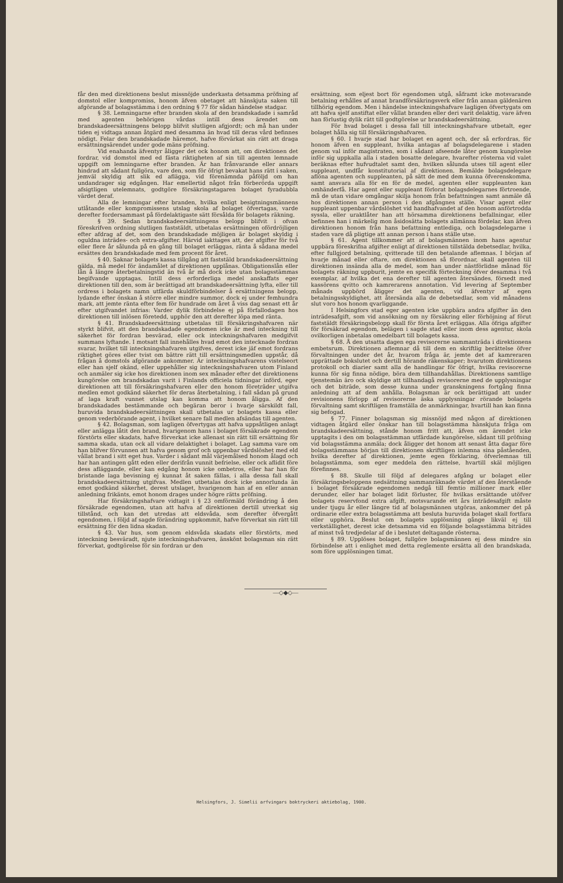får den med direktionens beslut missnöjde underkasta detsamma pröfning af domstol eller kompromiss, honom äfven obetaget att hänskjuta saken till afgörande af bolagsstämma i den ordning § 77 för sådan händelse stadgar.
§ 38. Lemningarne efter branden skola af den brandskadade i samråd med agenten behörigen vårdas intill dess ärendet om brandskadeersättningens belopp blifvit slutligen afgjordt; och må han under tiden ej vidtaga annan åtgärd med desamma än hvad till deras vård befinnes nödigt. Felar den brandskadade häremot, hafve förvärkat sin rätt att draga ersättningsärendet under gode mäns pröfning.
Vid enahanda äfventyr åligger det ock honom att, om direktionen det fordrar, vid domstol med ed fästa riktigheten af sin till agenten lemnade uppgift om lemningarne efter branden. Är han frånvarande eller annars hindrad att sådant fullgöra, vare den, som för öfrigt bevakat hans rätt i saken, jemväl skyldig att slik ed aflägga, vid förenämnda påföljd om han undandrager sig edgången. Har emellertid något från förberörda uppgift afsigtligen utelemnats, godtgöre försäkringstagaren bolaget fyradubbla värdet deraf.
Alla de lemningar efter branden, hvilka enligt besigtningsmännens utlåtande eller kompromissens utslag skola af bolaget öfvertagas, varde derefter fordersammast på fördelaktigaste sätt försålda för bolagets räkning.
§ 39. Sedan brandskadeersättningens belopp blifvit i ofvan föreskrifven ordning slutligen faststäldt, utbetalas ersättningen ofördröjligen efter afdrag af det, som den brandskadade möjligen är bolaget skyldig i oguldna inträdes- och extra-afgifter. Härvid iakttages att, der afgifter för två eller flere år sålunda på en gång till bolaget erläggas, ränta å sådana medel ersättes den brandskadade med fem procent för året.
§ 40. Saknar bolagets kassa tillgång att faststäld brandskadeersättning gälda, må medel för ändamålet af direktionen upplånas. Obligationslån eller lån å längre återbetalningstid än två år må dock icke utan bolagsstämmas begifvande upptagas. Intill dess erforderliga medel anskaffats eger direktionen till den, som är berättigad att brandskadeersättning lyfta, eller till ordress i bolagets namn utfärda skuldförbindelser å ersättningens belopp, lydande efter önskan å större eller mindre summor, dock ej under femhundra mark, att jemte ränta efter fem för hundrade om året å viss dag senast ett år efter utgifvandet infrias: Varder dylik förbindelse ej på förfallodagen hos direktionen till inlösen företedd, upphör den att derefter löpa med ränta.
§ 41. Brandskadeersättning utbetalas till försäkringshafvaren när styrkt blifvit, att den brandskadade egendomen icke är med inteckning till säkerhet för fordran besvärad, eller ock inteckningshafvaren medgifvit summans lyftande. I motsatt fall innehålles hvad emot den intecknade fordran svarar, hvilket till inteckningshafvaren utgifves, derest icke jäf emot fordrans riktighet göres eller tvist om bättre rätt till ersättningsmedlen uppstår, då frågan å domstols afgörande ankommer. Är inteckningshafvarens vistelseort eller han sjelf okänd, eller uppehåller sig inteckningshafvaren utom Finland och anmäler sig icke hos direktionen inom sex månader efter det direktionens kungörelse om brandskadan varit i Finlands officiela tidningar införd, eger direktionen att till försäkringshafvaren eller den honom företräder utgifva medlen emot godkänd säkerhet för deras återbetalning, i fall sådan på grund af laga kraft vunnet utslag kan komma att honom åligga. Af den brandskadades bestämmande och begäran beror i hvarje särskildt fall, huruvida brandskadeersättningen skall utbetalas ur bolagets kassa eller genom vederbörande agent, i hvilket senare fall medlen afsändas till agenten.
§ 42. Bolagsman, som lagligen öfvertygas att hafva uppsåtligen anlagt eller anlägga låtit den brand, hvarigenom hans i bolaget försäkrade egendom förstörts eller skadats, hafve förverkat icke allenast sin rätt till ersättning för samma skada, utan ock all vidare delaktighet i bolaget. Lag samma vare om han blifver förvunnen att hafva genom grof och uppenbar vårdslöshet med eld vållat brand i sitt eget hus. Varder i sådant mål värjemålsed honom ålagd och har han antingen gått eden eller derifrån vunnit befrielse, eller ock aflidit före dess afläggande, eller kan edgång honom icke ombetros, eller har han för bristande laga bevisning ej kunnat åt saken fällas, i alla dessa fall skall brandskadeersättning utgifvas. Medlen utbetalas dock icke annorlunda än emot godkänd säkerhet, derest utslaget, hvarigenom han af en eller annan anledning frikänts, emot honom drages under högre rätts pröfning.
Har försäkringshafvare vidtagit i § 23 omförmäld förändring å den försäkrade egendomen, utan att hafva af direktionen dertill utverkat sig tillstånd, och kan det utredas att eldsvåda, som derefter öfvergått egendomen, i följd af sagde förändring uppkommit, hafve förverkat sin rätt till ersättning för den lidna skadan.
§ 43. Var hus, som genom eldsvåda skadats eller förstörts, med inteckning besväradt, njute inteckningshafvaren, änskönt bolagsman sin rätt förverkat, godtgörelse för sin fordran ur den
ersättning, som eljest bort för egendomen utgå, såframt icke motsvarande betalning erhålles af annat brandförsäkringsverk eller från annan gäldenären tillhörig egendom. Men i händelse inteckningshafvare lagligen öfvertygats om att hafva sjelf anstiftat eller vållat branden eller deri varit delaktig, vare äfven han förlustig dylik rätt till godtgörelse ur brandskadeersättning.
För hvad bolaget i dessa fall till inteckningshafvare utbetalt, eger bolaget hålla sig till försäkringshafvaren.
§ 60. I hvarje stad har bolaget en agent och, der så erfordras, för honom äfven en suppleant, hvilka antagas af bolagsdelegarene i staden genom val inför magistraten, som i sådant afseende låter genom kungörelse inför sig uppkalla alla i staden bosatte delegare, hvarefter rösterna vid valet beräknas efter hufvudtalet samt den, hvilken sålunda utses till agent eller suppleant, undfår konstitutorial af direktionen. Bemälde bolagsdelegare aflöna agenten och suppleanten, på sätt de med dem kunna öfverenskomma, samt ansvara alla för en för de medel, agenten eller suppleanten kan omhänderfå. Har agent eller suppleant förlorat bolagsdelegarnes förtroende, må de utan vidare omgångar skilja honom från befattningen samt anmäle då hos direktionen annan person i den afgångnes ställe. Visar agent eller suppleant uppenbar vårdslöshet vid handhafvandet af den honom anförtrodda syssla, eller uraktlåter han att hörsamma direktionens befallningar, eller befinnes han i märkelig mon åsidosätta bolagets allmänna fördelar, kan äfven direktionen honom från hans befattning entlediga, och bolagsdelegarne i staden vare då pligtige att annan person i hans ställe utse.
§ 61. Agent tillkommer att af bolagsmännen inom hans agentur uppbära föreskrifna afgifter enligt af direktionen tillstälda debetsedlar, hvilka, efter fullgjord betalning, qvitterade till den betalande aflemnas. I början af hvarje månad eller oftare, om direktionen så förordnar, skall agenten till direktionen insända alla de medel, som han under nästförlidne månad för bolagets räkning uppburit, jemte en specifik förteckning öfver desamma i två exemplar, af hvilka det ena derefter till agenten återsändes, försedt med kassörens qvitto och kamrerarens annotation. Vid levering af September månads uppbörd åligger det agenten, vid äfventyr af egen betalningsskyldighet, att återsända alla de debetsedlar, som vid månadens slut voro hos honom qvarliggande.
I Helsingfors stad eger agenten icke uppbära andra afgifter än den inträdesafgift, som vid ansökning om ny försäkring eller förhöjning af förut faststäldt försäkringsbelopp skall för första året erläggas. Alla öfriga afgifter för försäkrad egendom, belägen i sagde stad eller inom dess agentur, skola ovilkorligen inbetalas omedelbart till bolagets kassa.
§ 68. Å den utsatta dagen ega revisorerne sammanträda i direktionens embetsrum. Direktionen aflemnar då till dem en skriftlig berättelse öfver förvaltningen under det år, hvarom fråga är, jemte det af kamreraren upprättade bokslutet och dertill hörande räkenskaper; hvarutom direktionens protokoll och diarier samt alla de handlingar för öfrigt, hvilka revisorerne kunna för sig finna nödige, böra dem tillhandahållas. Direktionens samtlige tjenstemän äro ock skyldige att tillhandagå revisorerne med de upplysningar och det biträde, som desse kunna under granskningens fortgång finna anledning att af dem anhålla. Bolagsman är ock berättigad att under revisionens förlopp af revisorerne äska upplysningar rörande bolagets förvaltning samt skriftligen framställa de anmärkningar, hvartill han kan finna sig befogad.
§ 77. Finner bolagsman sig missnöjd med någon af direktionen vidtagen åtgärd eller önskar han till bolagsstämma hänskjuta fråga om brandskadeersättning, stånde honom fritt att, äfven om ärendet icke upptagits i den om bolagsstämman utfärdade kungörelse, sådant till pröfning vid bolagsstämma anmäla; dock åligger det honom att senast åtta dagar före bolagsstämmans början till direktionen skriftligen inlemna sina påståenden, hvilka derefter af direktionen, jemte egen förklaring, öfverlemnas till bolagsstämma, som eger meddela den rättelse, hvartill skäl möjligen förefinnes.
§ 88. Skulle till följd af delegares afgång ur bolaget eller försäkringsbeloppens nedsättning sammanräknade värdet af den återstående i bolaget försäkrade egendomen nedgå till femtio millioner mark eller derunder, eller har bolaget lidit förluster, för hvilkas ersättande utöfver bolagets reservfond extra afgift, motsvarande ett års inträdesafgift måste under tjugu år eller längre tid af bolagsmännen utgöras, ankommer det på ordinarie eller extra bolagsstämma att besluta huruvida bolaget skall fortfara eller upphöra. Beslut om bolagets upplösning gånge likväl ej till verkställighet, derest icke detsamma vid en följande bolagsstämma biträdes af minst två tredjedelar af de i beslutet deltagande rösterna.
§ 89. Upplöses bolaget, fullgöre bolagsmännen ej dess mindre sin förbindelse att i enlighet med detta reglemente ersätta all den brandskada, som före upplösningen timat.
—◇◆◇—
Helsingfors, J. Simelii arfvingars boktryckeri aktiebolag, 1900.